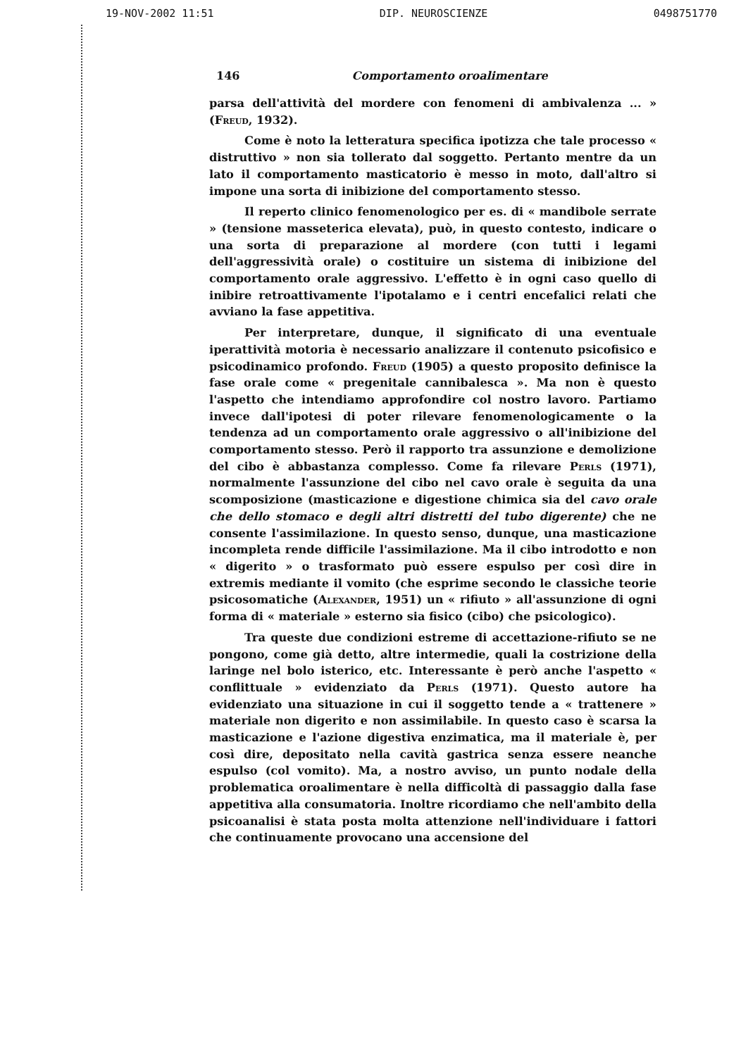19-NOV-2002 11:51 DIP. NEUROSCIENZE 0498751770
146 Comportamento orоalimentare
parsa dell'attività del mordere con fenomeni di ambivalenza ... » (Freud, 1932).
Come è noto la letteratura specifica ipotizza che tale processo « distruttivo » non sia tollerato dal soggetto. Pertanto mentre da un lato il comportamento masticatorio è messo in moto, dall'altro si impone una sorta di inibizione del comportamento stesso.
Il reperto clinico fenomenologico per es. di « mandibole serrate » (tensione masseterica elevata), può, in questo contesto, indicare o una sorta di preparazione al mordere (con tutti i legami dell'aggressività orale) o costituire un sistema di inibizione del comportamento orale aggressivo. L'effetto è in ogni caso quello di inibire retroattivamente l'ipotalamo e i centri encefalici relati che avviano la fase appetitiva.
Per interpretare, dunque, il significato di una eventuale iperattività motoria è necessario analizzare il contenuto psicofisico e psicodinamico profondo. Freud (1905) a questo proposito definisce la fase orale come « pregenitale cannibalesca ». Ma non è questo l'aspetto che intendiamo approfondire col nostro lavoro. Partiamo invece dall'ipotesi di poter rilevare fenomenologicamente o la tendenza ad un comportamento orale aggressivo o all'inibizione del comportamento stesso. Però il rapporto tra assunzione e demolizione del cibo è abbastanza complesso. Come fa rilevare Perls (1971), normalmente l'assunzione del cibo nel cavo orale è seguita da una scomposizione (masticazione e digestione chimica sia del cavo orale che dello stomaco e degli altri distretti del tubo digerente) che ne consente l'assimilazione. In questo senso, dunque, una masticazione incompleta rende difficile l'assimilazione. Ma il cibo introdotto e non « digerito » o trasformato può essere espulso per così dire in extremis mediante il vomito (che esprime secondo le classiche teorie psicosomatiche (Alexander, 1951) un « rifiuto » all'assunzione di ogni forma di « materiale » esterno sia fisico (cibo) che psicologico).
Tra queste due condizioni estreme di accettazione-rifiuto se ne pongono, come già detto, altre intermedie, quali la costrizione della laringe nel bolo isterico, etc. Interessante è però anche l'aspetto « conflittuale » evidenziato da Perls (1971). Questo autore ha evidenziato una situazione in cui il soggetto tende a « trattenere » materiale non digerito e non assimilabile. In questo caso è scarsa la masticazione e l'azione digestiva enzimatica, ma il materiale è, per così dire, depositato nella cavità gastrica senza essere neanche espulso (col vomito). Ma, a nostro avviso, un punto nodale della problematica oroalimentare è nella difficoltà di passaggio dalla fase appetitiva alla consumatoria. Inoltre ricordiamo che nell'ambito della psicoanalisi è stata posta molta attenzione nell'individuare i fattori che continuamente provocano una accensione del